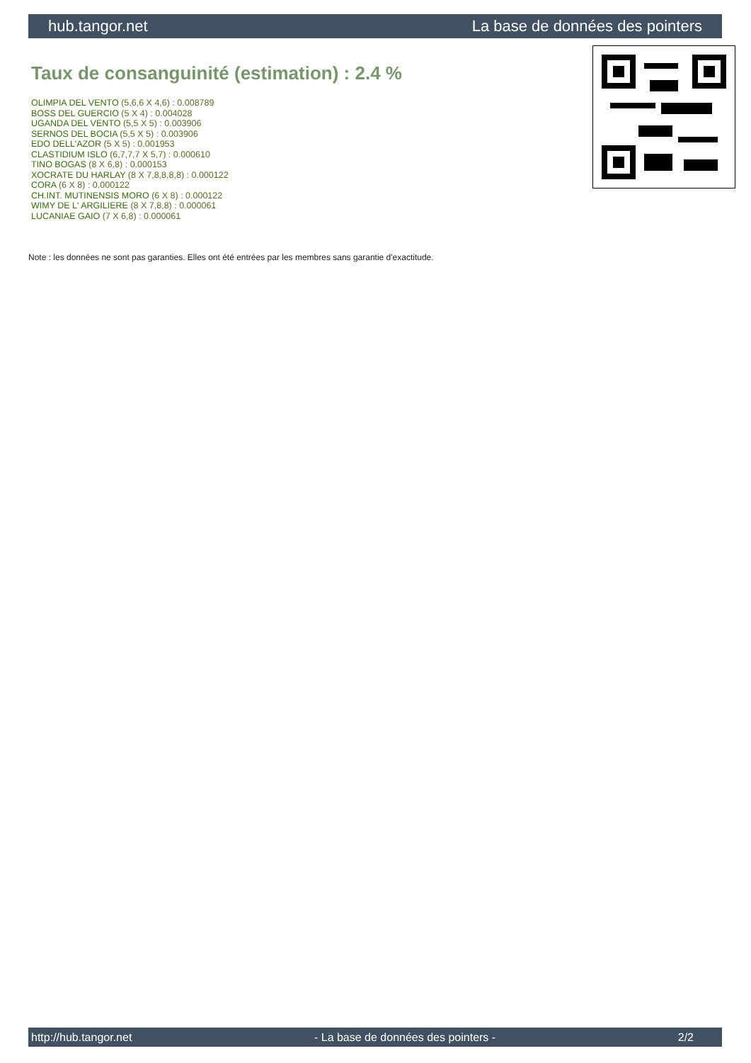hub.tangor.net La base de données des pointers
Taux de consanguinité (estimation) : 2.4 %
OLIMPIA DEL VENTO (5,6,6 X 4,6) : 0.008789
BOSS DEL GUERCIO (5 X 4) : 0.004028
UGANDA DEL VENTO (5,5 X 5) : 0.003906
SERNOS DEL BOCIA (5,5 X 5) : 0.003906
EDO DELL'AZOR (5 X 5) : 0.001953
CLASTIDIUM ISLO (6,7,7,7 X 5,7) : 0.000610
TINO BOGAS (8 X 6,8) : 0.000153
XOCRATE DU HARLAY (8 X 7,8,8,8,8) : 0.000122
CORA (6 X 8) : 0.000122
CH.INT. MUTINENSIS MORO (6 X 8) : 0.000122
WIMY DE L' ARGILIERE (8 X 7,8,8) : 0.000061
LUCANIAE GAIO (7 X 6,8) : 0.000061
Note : les données ne sont pas garanties. Elles ont été entrées par les membres sans garantie d'exactitude.
http://hub.tangor.net - La base de données des pointers - 2/2